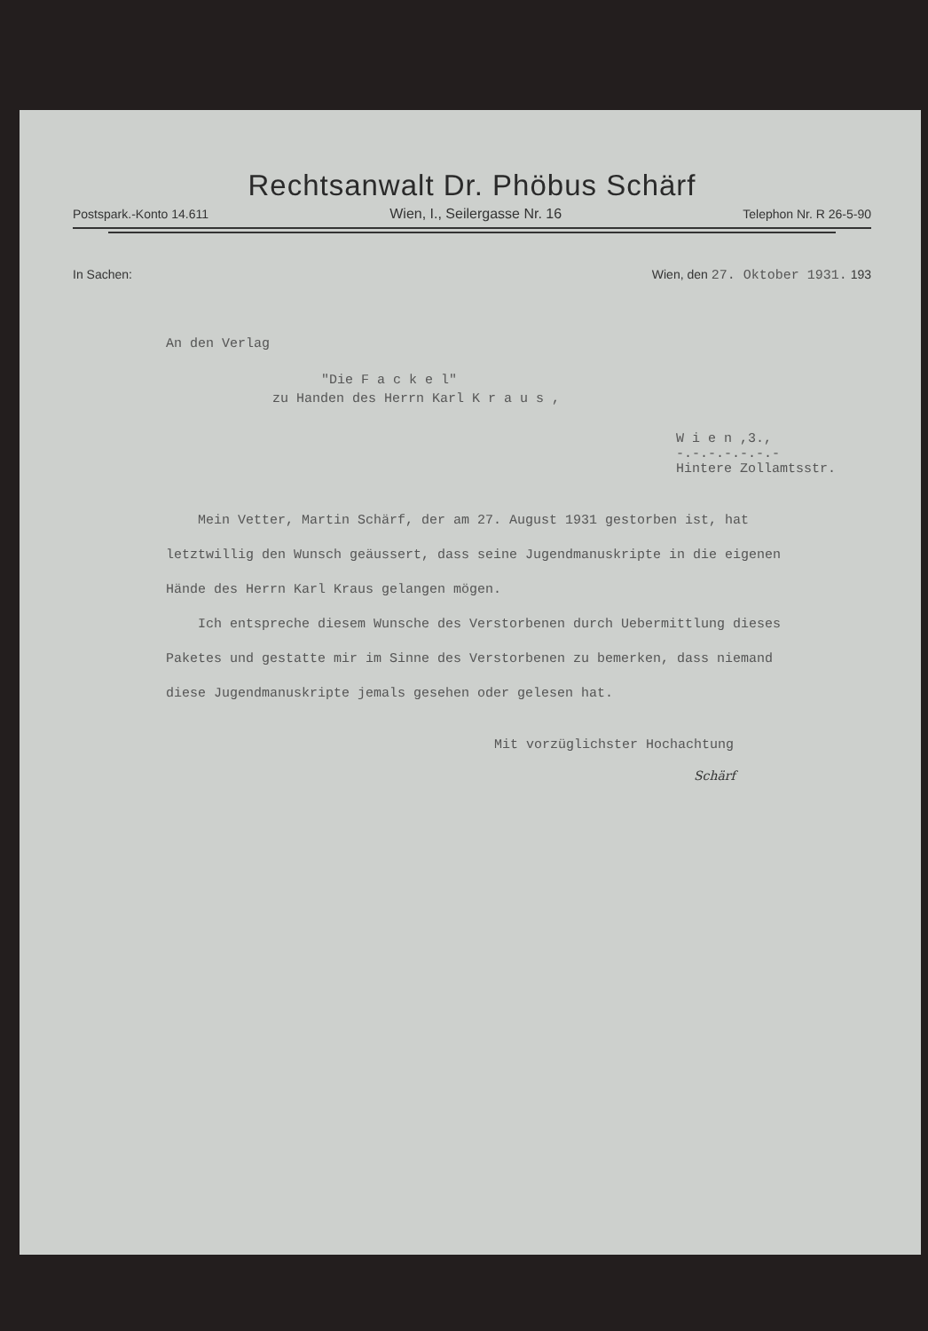Rechtsanwalt Dr. Phöbus Schärf
Postspark.-Konto 14.611 Wien, I., Seilergasse Nr. 16 Telephon Nr. R 26-5-90
In Sachen: Wien, den 27. Oktober 1931. 193
An den Verlag
"Die F a c k e l"
zu Handen des Herrn Karl K r a u s ,
W i e n ,3.,
-.-.-.-.-.-.-
Hintere Zollamtsstr.
Mein Vetter, Martin Schärf, der am 27. August 1931 gestorben ist, hat letztwillig den Wunsch geäussert, dass seine Jugendmanuskripte in die eigenen Hände des Herrn Karl Kraus gelangen mögen.
Ich entspreche diesem Wunsche des Verstorbenen durch Uebermittlung dieses Paketes und gestatte mir im Sinne des Verstorbenen zu bemerken, dass niemand diese Jugendmanuskripte jemals gesehen oder gelesen hat.
Mit vorzüglichster Hochachtung
Schärf